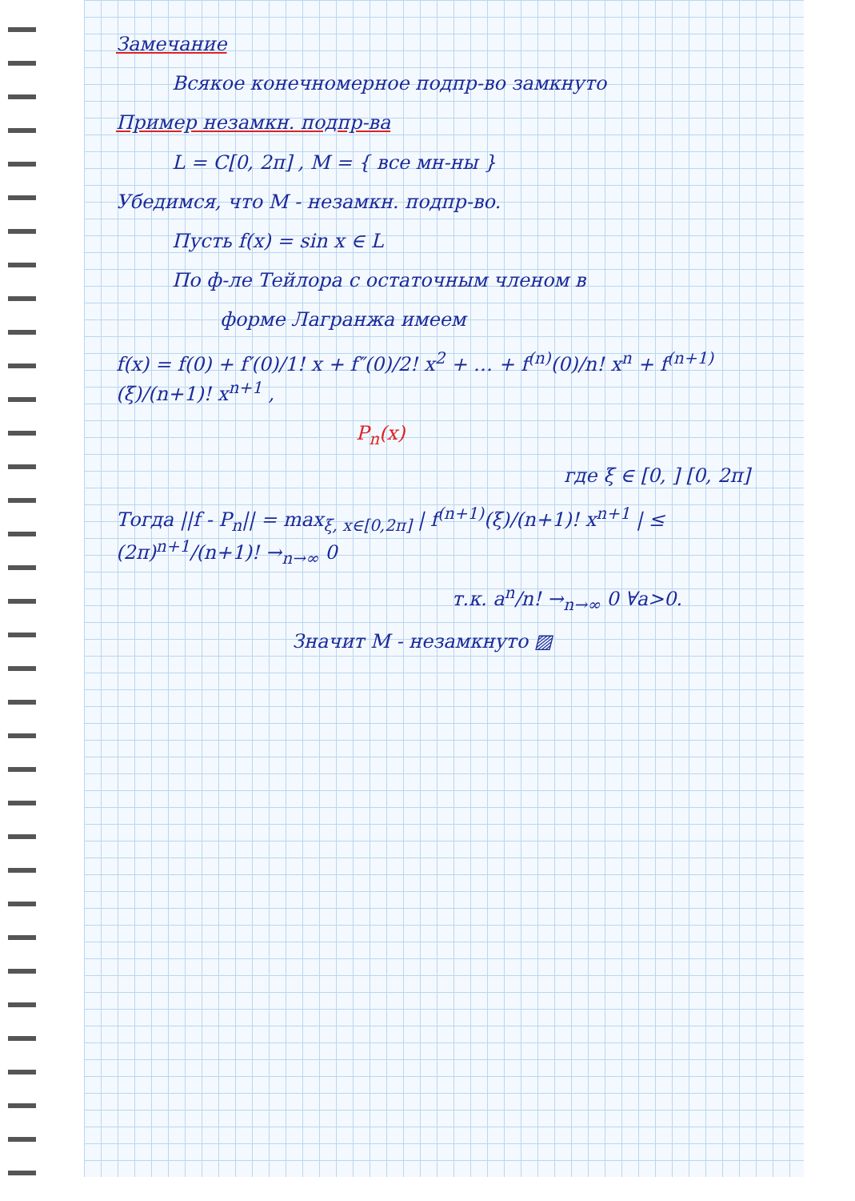Замечание
Всякое конечномерное подпр-во замкнуто
Пример незамкн. подпр-ва
L = C[0, 2π] , M = { все мн-ны }
Убедимся, что M - незамкн. подпр-во.
Пусть f(x) = sin x ∈ L
По ф-ле Тейлора с остаточным членом в
форме Лагранжа имеем
f(x) = f(0) + f′(0)/1! x + f″(0)/2! x<sup>2</sup> + … + f<sup>(n)</sup>(0)/n! x<sup>n</sup> + f<sup>(n+1)</sup>(ξ)/(n+1)! x<sup>n+1</sup> ,
P<sub>n</sub>(x)
где ξ ∈ [0, ] [0, 2π]
Тогда ||f - P<sub>n</sub>|| = max<sub>ξ, x∈[0,2π]</sub> | f<sup>(n+1)</sup>(ξ)/(n+1)! x<sup>n+1</sup> | ≤ (2π)<sup>n+1</sup>/(n+1)! →<sub>n→∞</sub> 0
т.к. a<sup>n</sup>/n! →<sub>n→∞</sub> 0 ∀a>0.
Значит M - незамкнуто ▨